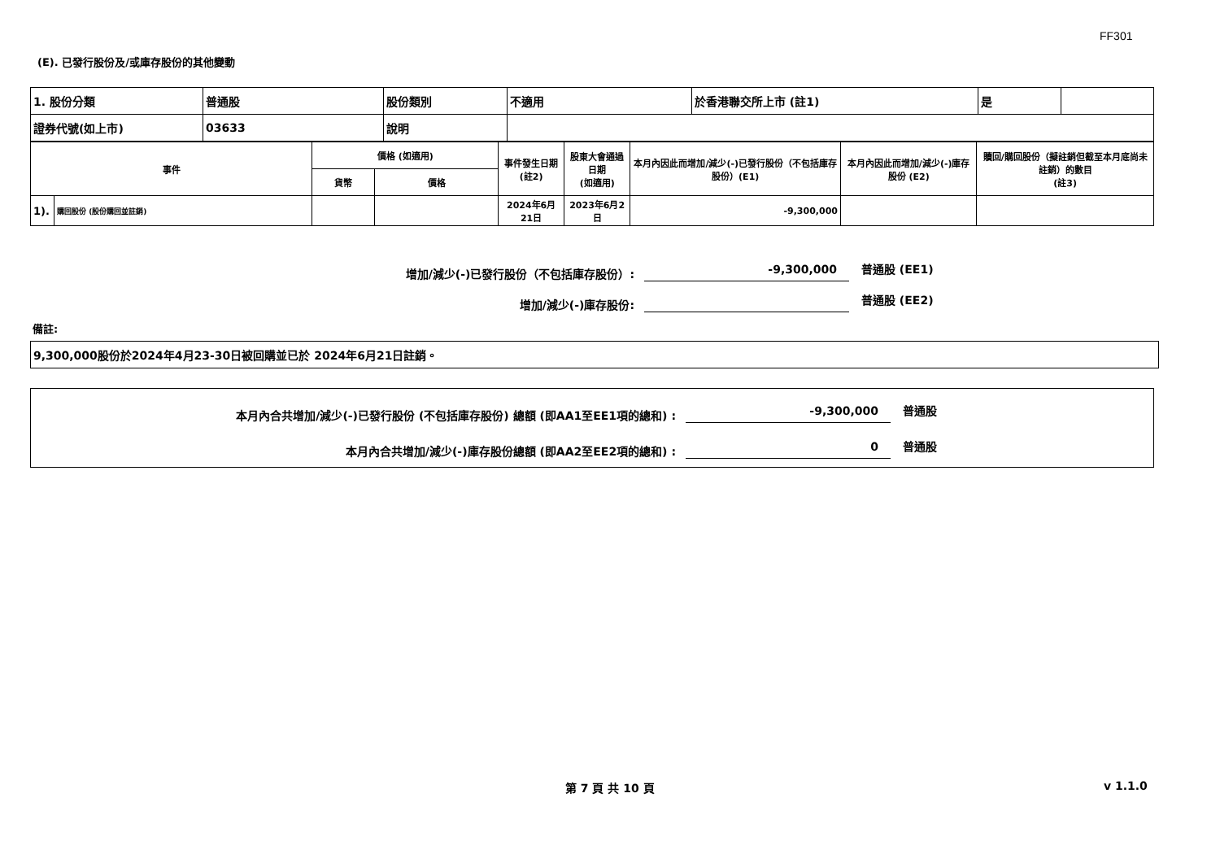FF301
(E). 已發行股份及/或庫存股份的其他變動
| 1. 股份分類 | 普通股 | 股份類別 | 不適用 | 於香港聯交所上市 (註1) | 是 | |
| 證券代號(如上市) | 03633 | 說明 | | | | |
| 事件 | | 價格 (如適用) | | 事件發生日期 (註2) | 股東大會通過日期 (如適用) | 本月內因此而增加/減少(-)已發行股份（不包括庫存股份）(E1) | 本月內因此而增加/減少(-)庫存股份 (E2) | 贖回/購回股份（擬註銷但截至本月底尚未註銷）的數目 (註3) |
| | | 貨幣 | 價格 | | | | | |
| 1). | 購回股份 (股份購回並註銷) | | | 2024年6月21日 | 2023年6月2日 | -9,300,000 | | |
增加/減少(-)已發行股份（不包括庫存股份）:
-9,300,000
普通股 (EE1)
增加/減少(-)庫存股份:
普通股 (EE2)
備註:
9,300,000股份於2024年4月23-30日被回購並已於 2024年6月21日註銷。
本月內合共增加/減少(-)已發行股份 (不包括庫存股份) 總額 (即AA1至EE1項的總和) :
-9,300,000
普通股
本月內合共增加/減少(-)庫存股份總額 (即AA2至EE2項的總和) :
0
普通股
第 7 頁 共 10 頁 v 1.1.0